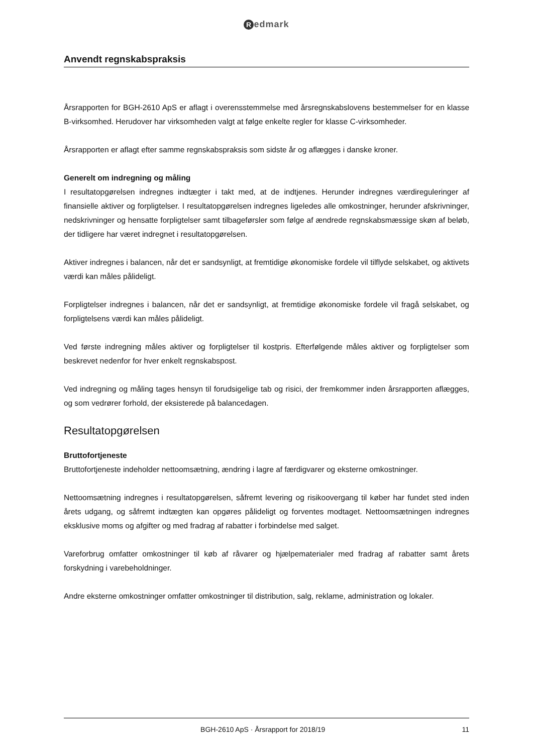Redmark
Anvendt regnskabspraksis
Årsrapporten for BGH-2610 ApS er aflagt i overensstemmelse med årsregnskabslovens bestemmelser for en klasse B-virksomhed. Herudover har virksomheden valgt at følge enkelte regler for klasse C-virk­somheder.
Årsrapporten er aflagt efter samme regnskabspraksis som sidste år og aflægges i danske kroner.
Generelt om indregning og måling
I resultatopgørelsen indregnes indtægter i takt med, at de indtjenes. Herunder indregnes værdiregule­ringer af finansielle aktiver og forpligtelser. I resultatopgørelsen indregnes ligeledes alle omkostninger, herunder afskrivninger, nedskrivninger og hensatte forpligtelser samt tilbageførsler som følge af ændre­de regnskabsmæssige skøn af beløb, der tidligere har været indregnet i resultatopgørelsen.
Aktiver indregnes i balancen, når det er sandsynligt, at fremtidige økonomiske fordele vil tilflyde selska­bet, og aktivets værdi kan måles pålideligt.
Forpligtelser indregnes i balancen, når det er sandsynligt, at fremtidige økonomiske fordele vil fragå sel­skabet, og forpligtelsens værdi kan måles pålideligt.
Ved første indregning måles aktiver og forpligtelser til kostpris. Efterfølgende måles aktiver og forplig­telser som beskrevet nedenfor for hver enkelt regnskabspost.
Ved indregning og måling tages hensyn til forudsigelige tab og risici, der fremkommer inden årsrappor­ten aflægges, og som vedrører forhold, der eksisterede på balancedagen.
Resultatopgørelsen
Bruttofortjeneste
Bruttofortjeneste indeholder nettoomsætning, ændring i lagre af færdigvarer og eksterne omkostnin­ger.
Nettoomsætning indregnes i resultatopgørelsen, såfremt levering og risikoovergang til køber har fundet sted inden årets udgang, og såfremt indtægten kan opgøres pålideligt og forventes modtaget. Nettoom­sætningen indregnes eksklusive moms og afgifter og med fradrag af rabatter i forbindelse med salget.
Vareforbrug omfatter omkostninger til køb af råvarer og hjælpematerialer med fradrag af rabatter samt årets forskydning i varebeholdninger.
Andre eksterne omkostninger omfatter omkostninger til distribution, salg, reklame, administration og lokaler.
BGH-2610 ApS · Årsrapport for 2018/19 11